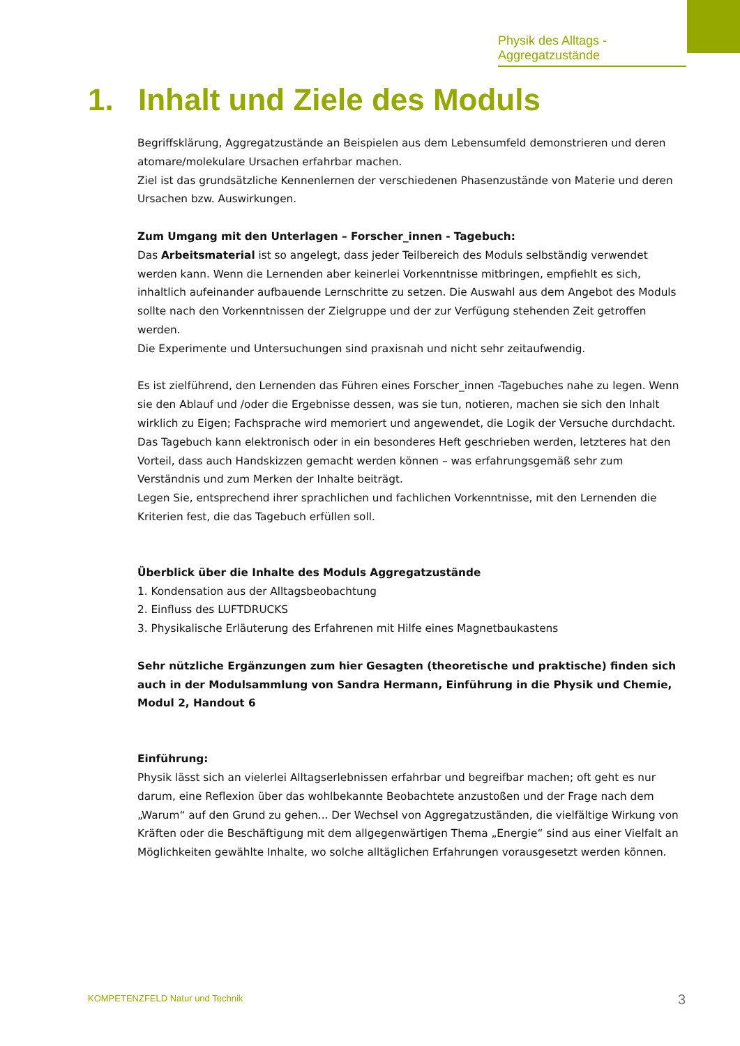Physik des Alltags - Aggregatzustände
1. Inhalt und Ziele des Moduls
Begriffsklärung, Aggregatzustände an Beispielen aus dem Lebensumfeld demonstrieren und deren atomare/molekulare Ursachen erfahrbar machen.
Ziel ist das grundsätzliche Kennenlernen der verschiedenen Phasenzustände von Materie und deren Ursachen bzw. Auswirkungen.
Zum Umgang mit den Unterlagen – Forscher_innen - Tagebuch:
Das Arbeitsmaterial ist so angelegt, dass jeder Teilbereich des Moduls selbständig verwendet werden kann. Wenn die Lernenden aber keinerlei Vorkenntnisse mitbringen, empfiehlt es sich, inhaltlich aufeinander aufbauende Lernschritte zu setzen. Die Auswahl aus dem Angebot des Moduls sollte nach den Vorkenntnissen der Zielgruppe und der zur Verfügung stehenden Zeit getroffen werden.
Die Experimente und Untersuchungen sind praxisnah und nicht sehr zeitaufwendig.
Es ist zielführend, den Lernenden das Führen eines Forscher_innen -Tagebuches nahe zu legen. Wenn sie den Ablauf und /oder die Ergebnisse dessen, was sie tun, notieren, machen sie sich den Inhalt wirklich zu Eigen; Fachsprache wird memoriert und angewendet, die Logik der Versuche durchdacht. Das Tagebuch kann elektronisch oder in ein besonderes Heft geschrieben werden, letzteres hat den Vorteil, dass auch Handskizzen gemacht werden können – was erfahrungsgemäß sehr zum Verständnis und zum Merken der Inhalte beiträgt.
Legen Sie, entsprechend ihrer sprachlichen und fachlichen Vorkenntnisse, mit den Lernenden die Kriterien fest, die das Tagebuch erfüllen soll.
Überblick über die Inhalte des Moduls Aggregatzustände
1. Kondensation aus der Alltagsbeobachtung
2. Einfluss des LUFTDRUCKS
3. Physikalische Erläuterung des Erfahrenen mit Hilfe eines Magnetbaukastens
Sehr nützliche Ergänzungen zum hier Gesagten (theoretische und praktische) finden sich auch in der Modulsammlung von Sandra Hermann, Einführung in die Physik und Chemie, Modul 2, Handout 6
Einführung:
Physik lässt sich an vielerlei Alltagserlebnissen erfahrbar und begreifbar machen; oft geht es nur darum, eine Reflexion über das wohlbekannte Beobachtete anzustoßen und der Frage nach dem „Warum“ auf den Grund zu gehen... Der Wechsel von Aggregatzuständen, die vielfältige Wirkung von Kräften oder die Beschäftigung mit dem allgegenwärtigen Thema „Energie“ sind aus einer Vielfalt an Möglichkeiten gewählte Inhalte, wo solche alltäglichen Erfahrungen vorausgesetzt werden können.
KOMPETENZFELD Natur und Technik 3